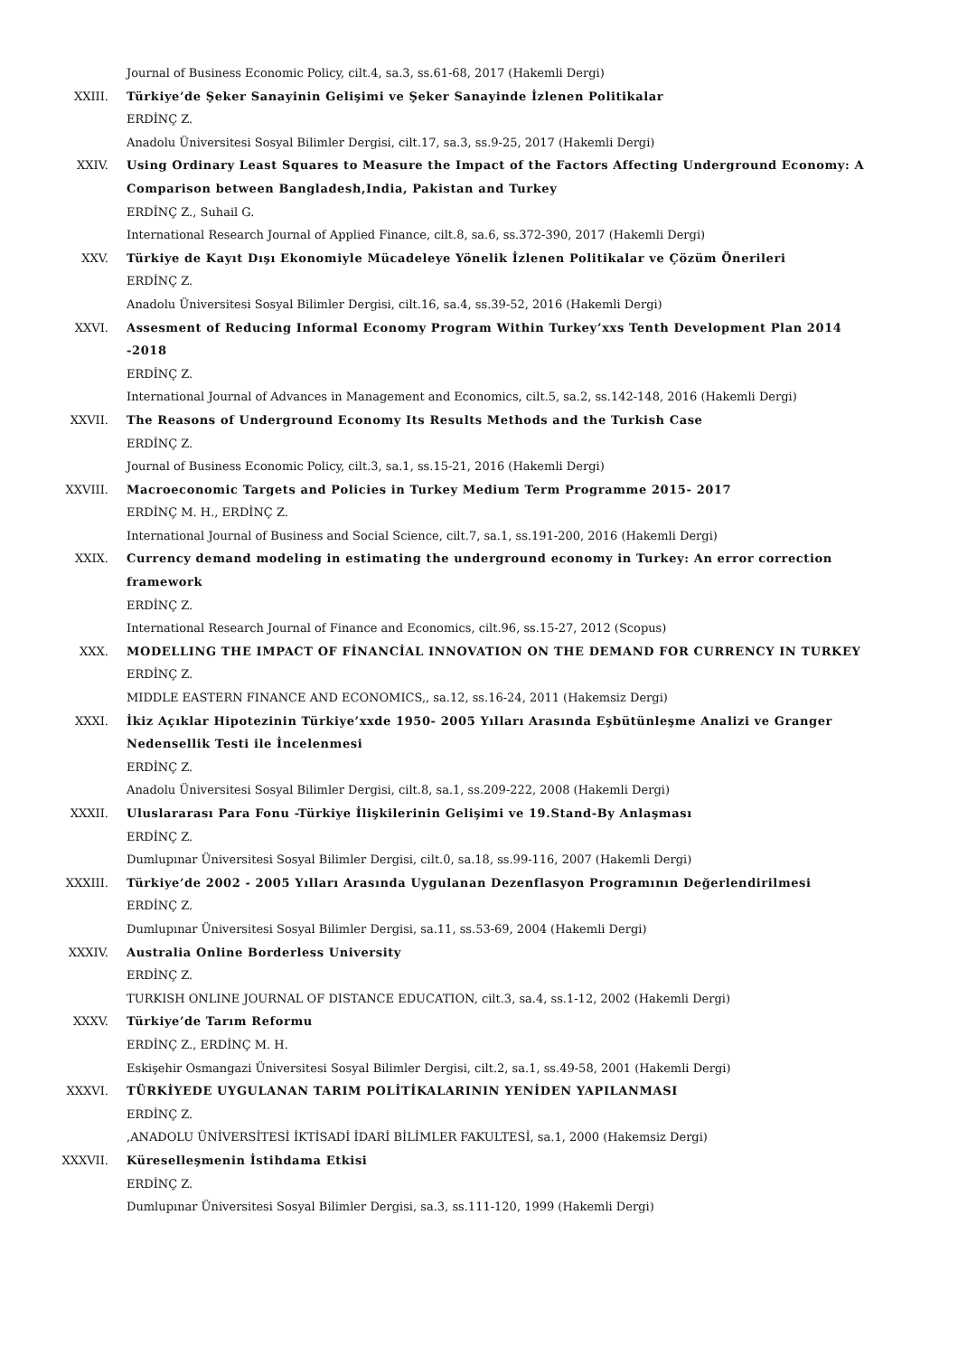Journal of Business Economic Policy, cilt.4, sa.3, ss.61-68, 2017 (Hakemli Dergi)
XXIII. Türkiye’de Şeker Sanayinin Gelişimi ve Şeker Sanayinde İzlenen Politikalar
ERDİNÇ Z.
Anadolu Üniversitesi Sosyal Bilimler Dergisi, cilt.17, sa.3, ss.9-25, 2017 (Hakemli Dergi)
XXIV. Using Ordinary Least Squares to Measure the Impact of the Factors Affecting Underground Economy: A Comparison between Bangladesh,India, Pakistan and Turkey
ERDİNÇ Z., Suhail G.
International Research Journal of Applied Finance, cilt.8, sa.6, ss.372-390, 2017 (Hakemli Dergi)
XXV. Türkiye de Kayıt Dışı Ekonomiyle Mücadeleye Yönelik İzlenen Politikalar ve Çözüm Önerileri
ERDİNÇ Z.
Anadolu Üniversitesi Sosyal Bilimler Dergisi, cilt.16, sa.4, ss.39-52, 2016 (Hakemli Dergi)
XXVI. Assesment of Reducing Informal Economy Program Within Turkey’xxs Tenth Development Plan 2014 -2018
ERDİNÇ Z.
International Journal of Advances in Management and Economics, cilt.5, sa.2, ss.142-148, 2016 (Hakemli Dergi)
XXVII. The Reasons of Underground Economy Its Results Methods and the Turkish Case
ERDİNÇ Z.
Journal of Business Economic Policy, cilt.3, sa.1, ss.15-21, 2016 (Hakemli Dergi)
XXVIII. Macroeconomic Targets and Policies in Turkey Medium Term Programme 2015- 2017
ERDİNÇ M. H., ERDİNÇ Z.
International Journal of Business and Social Science, cilt.7, sa.1, ss.191-200, 2016 (Hakemli Dergi)
XXIX. Currency demand modeling in estimating the underground economy in Turkey: An error correction framework
ERDİNÇ Z.
International Research Journal of Finance and Economics, cilt.96, ss.15-27, 2012 (Scopus)
XXX. MODELLING THE IMPACT OF FİNANCİAL INNOVATION ON THE DEMAND FOR CURRENCY IN TURKEY
ERDİNÇ Z.
MIDDLE EASTERN FINANCE AND ECONOMICS,, sa.12, ss.16-24, 2011 (Hakemsiz Dergi)
XXXI. İkiz Açıklar Hipotezinin Türkiye’xxde 1950- 2005 Yılları Arasında Eşbütünleşme Analizi ve Granger Nedensellik Testi ile İncelenmesi
ERDİNÇ Z.
Anadolu Üniversitesi Sosyal Bilimler Dergisi, cilt.8, sa.1, ss.209-222, 2008 (Hakemli Dergi)
XXXII. Uluslararası Para Fonu -Türkiye İlişkilerinin Gelişimi ve 19.Stand-By Anlaşması
ERDİNÇ Z.
Dumlupınar Üniversitesi Sosyal Bilimler Dergisi, cilt.0, sa.18, ss.99-116, 2007 (Hakemli Dergi)
XXXIII. Türkiye’de 2002 - 2005 Yılları Arasında Uygulanan Dezenflasyon Programının Değerlendirilmesi
ERDİNÇ Z.
Dumlupınar Üniversitesi Sosyal Bilimler Dergisi, sa.11, ss.53-69, 2004 (Hakemli Dergi)
XXXIV. Australia Online Borderless University
ERDİNÇ Z.
TURKISH ONLINE JOURNAL OF DISTANCE EDUCATION, cilt.3, sa.4, ss.1-12, 2002 (Hakemli Dergi)
XXXV. Türkiye’de Tarım Reformu
ERDİNÇ Z., ERDİNÇ M. H.
Eskişehir Osmangazi Üniversitesi Sosyal Bilimler Dergisi, cilt.2, sa.1, ss.49-58, 2001 (Hakemli Dergi)
XXXVI. TÜRKİYEDE UYGULANAN TARIM POLİTİKALARININ YENİDEN YAPILANMASI
ERDİNÇ Z.
,ANADOLU ÜNİVERSİTESİ İKTİSADİ İDARİ BİLİMLER FAKULTESİ, sa.1, 2000 (Hakemsiz Dergi)
XXXVII. Küreselleşmenin İstihdama Etkisi
ERDİNÇ Z.
Dumlupınar Üniversitesi Sosyal Bilimler Dergisi, sa.3, ss.111-120, 1999 (Hakemli Dergi)